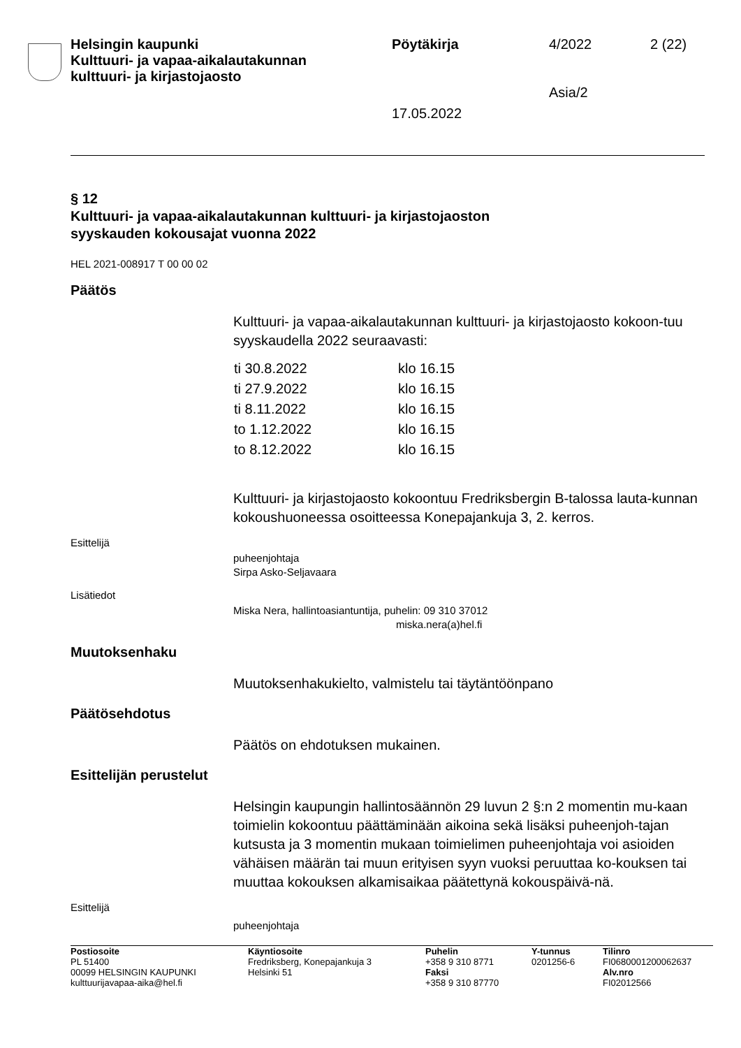| Helsingin kaupunki Kulttuuri- ja vapaa-aikalautakunnan kulttuuri- ja kirjastojaosto | Pöytäkirja | 4/2022 | 2 (22) |
| | 17.05.2022 | Asia/2 | |
§ 12
Kulttuuri- ja vapaa-aikalautakunnan kulttuuri- ja kirjastojaoston
syyskauden kokousajat vuonna 2022
HEL 2021-008917 T 00 00 02
Päätös
Kulttuuri- ja vapaa-aikalautakunnan kulttuuri- ja kirjastojaosto kokoon-tuu syyskaudella 2022 seuraavasti:
| ti 30.8.2022 | klo 16.15 |
| ti 27.9.2022 | klo 16.15 |
| ti 8.11.2022 | klo 16.15 |
| to 1.12.2022 | klo 16.15 |
| to 8.12.2022 | klo 16.15 |
Kulttuuri- ja kirjastojaosto kokoontuu Fredriksbergin B-talossa lauta-kunnan kokoushuoneessa osoitteessa Konepajankuja 3, 2. kerros.
Esittelijä
puheenjohtaja
Sirpa Asko-Seljavaara
Lisätiedot
Miska Nera, hallintoasiantuntija, puhelin: 09 310 37012
miska.nera(a)hel.fi
Muutoksenhaku
Muutoksenhakukielto, valmistelu tai täytäntöönpano
Päätösehdotus
Päätös on ehdotuksen mukainen.
Esittelijän perustelut
Helsingin kaupungin hallintosäännön 29 luvun 2 §:n 2 momentin mu-kaan toimielin kokoontuu päättäminään aikoina sekä lisäksi puheenjoh-tajan kutsusta ja 3 momentin mukaan toimielimen puheenjohtaja voi asioiden vähäisen määrän tai muun erityisen syyn vuoksi peruuttaa ko-kouksen tai muuttaa kokouksen alkamisaikaa päätettynä kokouspäivä-nä.
Esittelijä
puheenjohtaja
| Postiosoite PL 51400 00099 HELSINGIN KAUPUNKI kulttuurijavapaa-aika@hel.fi | Käyntiosoite Fredriksberg, Konepajankuja 3 Helsinki 51 | Puhelin +358 9 310 8771 Faksi +358 9 310 87770 | Y-tunnus 0201256-6 | Tilinro FI0680001200062637 Alv.nro FI02012566 |